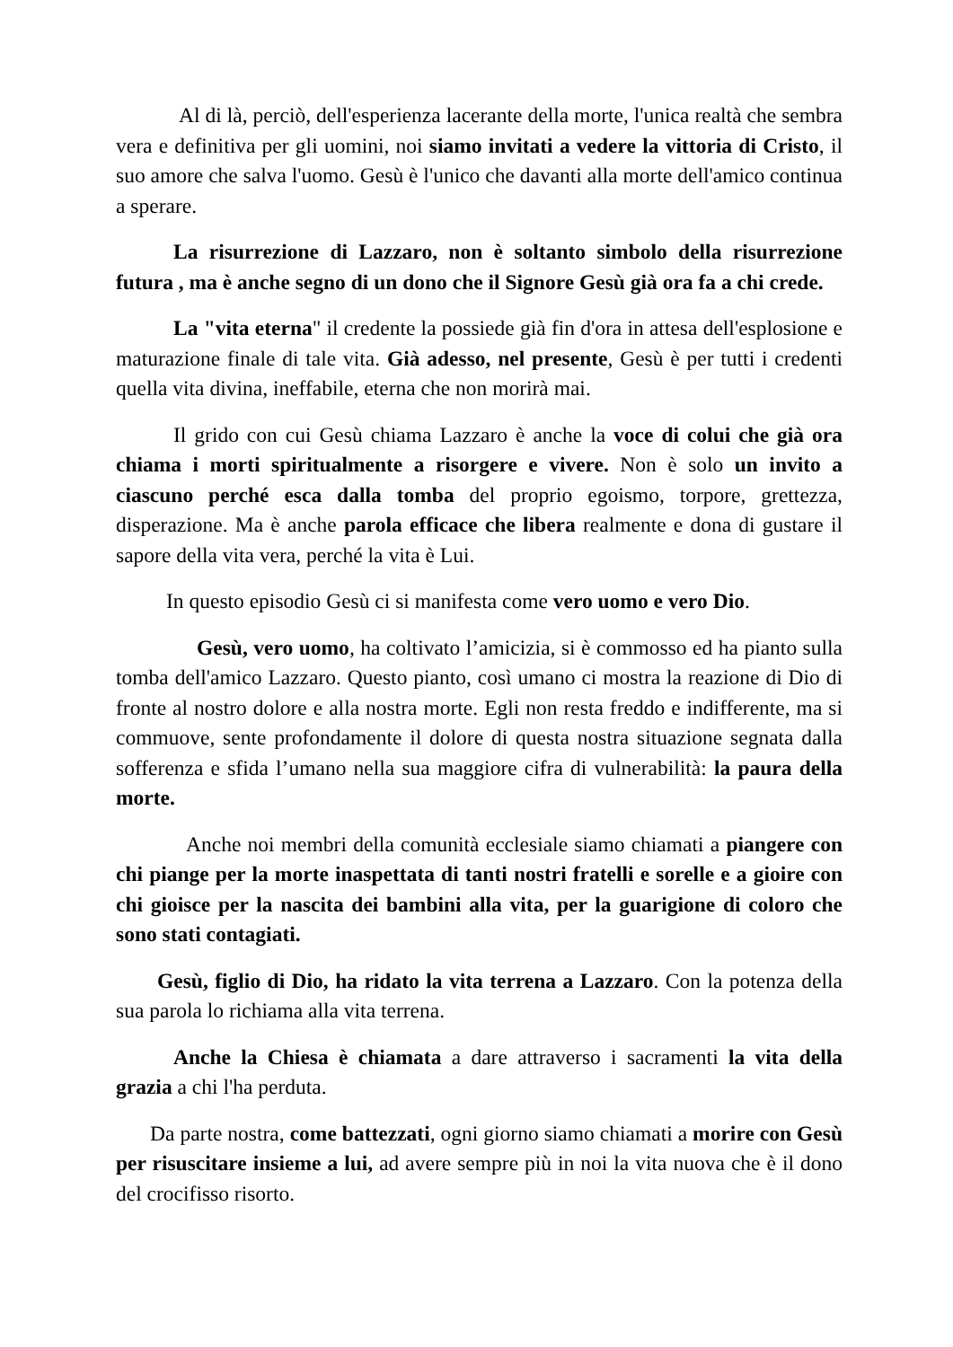Al di là, perciò, dell'esperienza lacerante della morte, l'unica realtà che sembra vera e definitiva per gli uomini, noi siamo invitati a vedere la vittoria di Cristo, il suo amore che salva l'uomo. Gesù è l'unico che davanti alla morte dell'amico continua a sperare.
La risurrezione di Lazzaro, non è soltanto simbolo della risurrezione futura , ma è anche segno di un dono che il Signore Gesù già ora fa a chi crede.
La "vita eterna" il credente la possiede già fin d'ora in attesa dell'esplosione e maturazione finale di tale vita. Già adesso, nel presente, Gesù è per tutti i credenti quella vita divina, ineffabile, eterna che non morirà mai.
Il grido con cui Gesù chiama Lazzaro è anche la voce di colui che già ora chiama i morti spiritualmente a risorgere e vivere. Non è solo un invito a ciascuno perché esca dalla tomba del proprio egoismo, torpore, grettezza, disperazione. Ma è anche parola efficace che libera realmente e dona di gustare il sapore della vita vera, perché la vita è Lui.
In questo episodio Gesù ci si manifesta come vero uomo e vero Dio.
Gesù, vero uomo, ha coltivato l’amicizia, si è commosso ed ha pianto sulla tomba dell'amico Lazzaro. Questo pianto, così umano ci mostra la reazione di Dio di fronte al nostro dolore e alla nostra morte. Egli non resta freddo e indifferente, ma si commuove, sente profondamente il dolore di questa nostra situazione segnata dalla sofferenza e sfida l’umano nella sua maggiore cifra di vulnerabilità: la paura della morte.
Anche noi membri della comunità ecclesiale siamo chiamati a piangere con chi piange per la morte inaspettata di tanti nostri fratelli e sorelle e a gioire con chi gioisce per la nascita dei bambini alla vita, per la guarigione di coloro che sono stati contagiati.
Gesù, figlio di Dio, ha ridato la vita terrena a Lazzaro. Con la potenza della sua parola lo richiama alla vita terrena.
Anche la Chiesa è chiamata a dare attraverso i sacramenti la vita della grazia a chi l'ha perduta.
Da parte nostra, come battezzati, ogni giorno siamo chiamati a morire con Gesù per risuscitare insieme a lui, ad avere sempre più in noi la vita nuova che è il dono del crocifisso risorto.